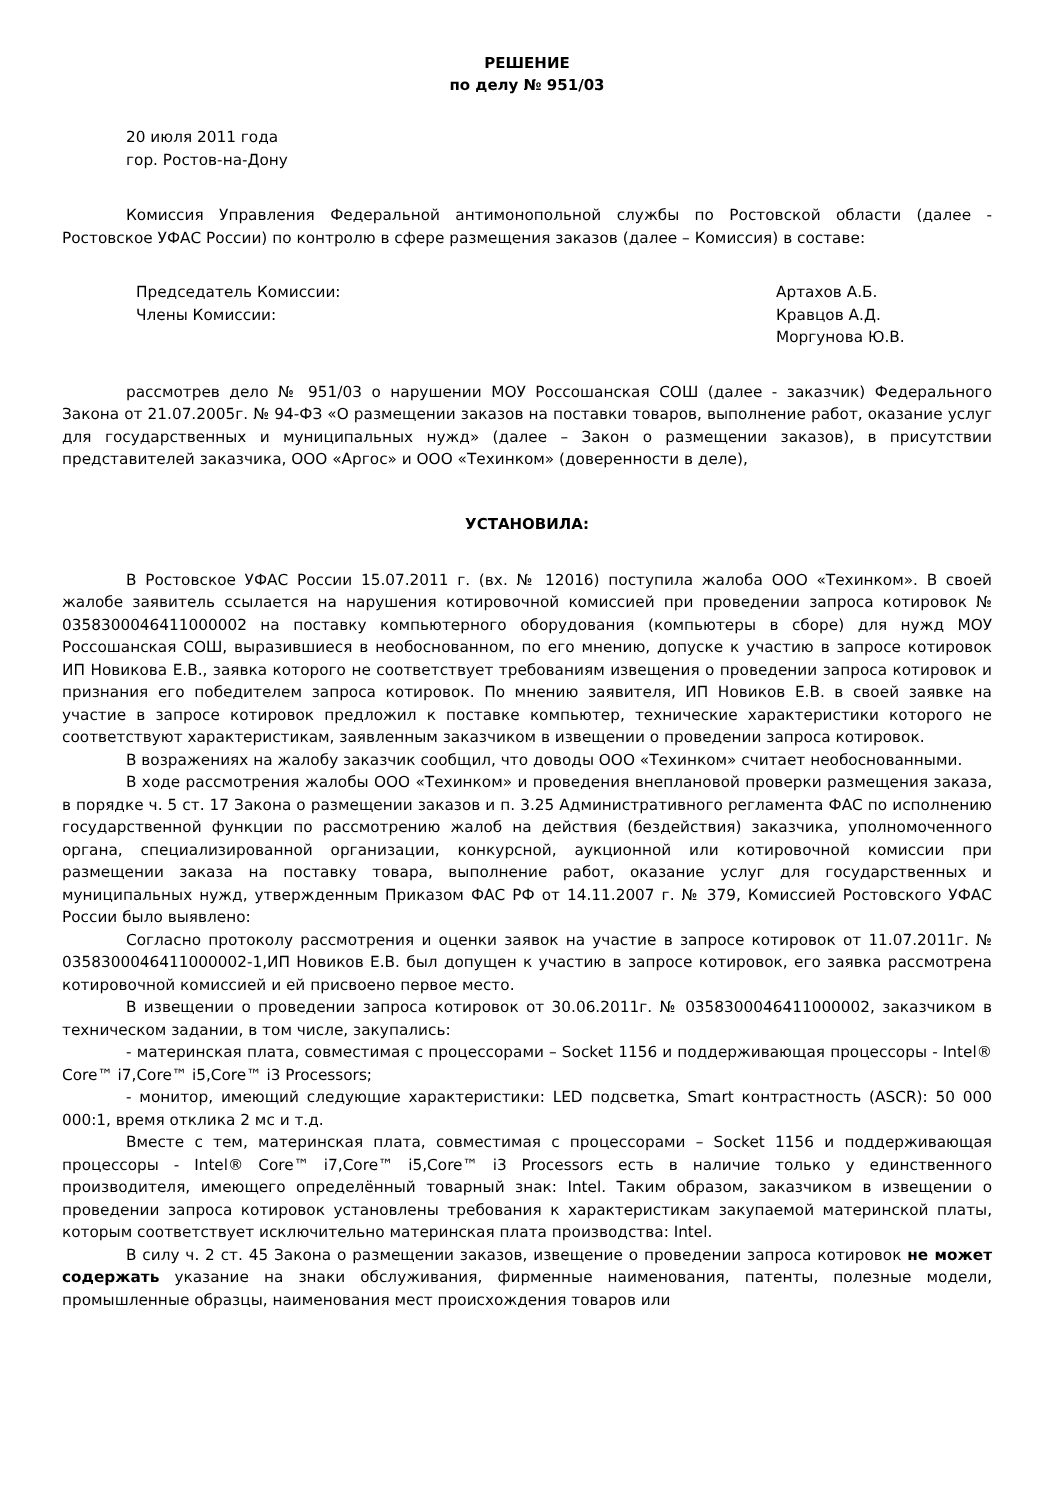РЕШЕНИЕ
по делу № 951/03
20 июля 2011 года
гор. Ростов-на-Дону
Комиссия Управления Федеральной антимонопольной службы по Ростовской области (далее - Ростовское УФАС России) по контролю в сфере размещения заказов (далее – Комиссия) в составе:
Председатель Комиссии: Артахов А.Б.
Члены Комиссии: Кравцов А.Д.
Моргунова Ю.В.
рассмотрев дело № 951/03 о нарушении МОУ Россошанская СОШ (далее - заказчик) Федерального Закона от 21.07.2005г. № 94-ФЗ «О размещении заказов на поставки товаров, выполнение работ, оказание услуг для государственных и муниципальных нужд» (далее – Закон о размещении заказов), в присутствии представителей заказчика, ООО «Аргос» и ООО «Техинком» (доверенности в деле),
УСТАНОВИЛА:
В Ростовское УФАС России 15.07.2011 г. (вх. № 12016) поступила жалоба ООО «Техинком». В своей жалобе заявитель ссылается на нарушения котировочной комиссией при проведении запроса котировок № 0358300046411000002 на поставку компьютерного оборудования (компьютеры в сборе) для нужд МОУ Россошанская СОШ, выразившиеся в необоснованном, по его мнению, допуске к участию в запросе котировок ИП Новикова Е.В., заявка которого не соответствует требованиям извещения о проведении запроса котировок и признания его победителем запроса котировок. По мнению заявителя, ИП Новиков Е.В. в своей заявке на участие в запросе котировок предложил к поставке компьютер, технические характеристики которого не соответствуют характеристикам, заявленным заказчиком в извещении о проведении запроса котировок.
В возражениях на жалобу заказчик сообщил, что доводы ООО «Техинком» считает необоснованными.
В ходе рассмотрения жалобы ООО «Техинком» и проведения внеплановой проверки размещения заказа, в порядке ч. 5 ст. 17 Закона о размещении заказов и п. 3.25 Административного регламента ФАС по исполнению государственной функции по рассмотрению жалоб на действия (бездействия) заказчика, уполномоченного органа, специализированной организации, конкурсной, аукционной или котировочной комиссии при размещении заказа на поставку товара, выполнение работ, оказание услуг для государственных и муниципальных нужд, утвержденным Приказом ФАС РФ от 14.11.2007 г. № 379, Комиссией Ростовского УФАС России было выявлено:
Согласно протоколу рассмотрения и оценки заявок на участие в запросе котировок от 11.07.2011г. № 0358300046411000002-1,ИП Новиков Е.В. был допущен к участию в запросе котировок, его заявка рассмотрена котировочной комиссией и ей присвоено первое место.
В извещении о проведении запроса котировок от 30.06.2011г. № 0358300046411000002, заказчиком в техническом задании, в том числе, закупались:
- материнская плата, совместимая с процессорами – Socket 1156 и поддерживающая процессоры - Intel® Core™ i7,Core™ i5,Core™ i3 Processors;
- монитор, имеющий следующие характеристики: LED подсветка, Smart контрастность (ASCR): 50 000 000:1, время отклика 2 мс и т.д.
Вместе с тем, материнская плата, совместимая с процессорами – Socket 1156 и поддерживающая процессоры - Intel® Core™ i7,Core™ i5,Core™ i3 Processors есть в наличие только у единственного производителя, имеющего определённый товарный знак: Intel. Таким образом, заказчиком в извещении о проведении запроса котировок установлены требования к характеристикам закупаемой материнской платы, которым соответствует исключительно материнская плата производства: Intel.
В силу ч. 2 ст. 45 Закона о размещении заказов, извещение о проведении запроса котировок не может содержать указание на знаки обслуживания, фирменные наименования, патенты, полезные модели, промышленные образцы, наименования мест происхождения товаров или